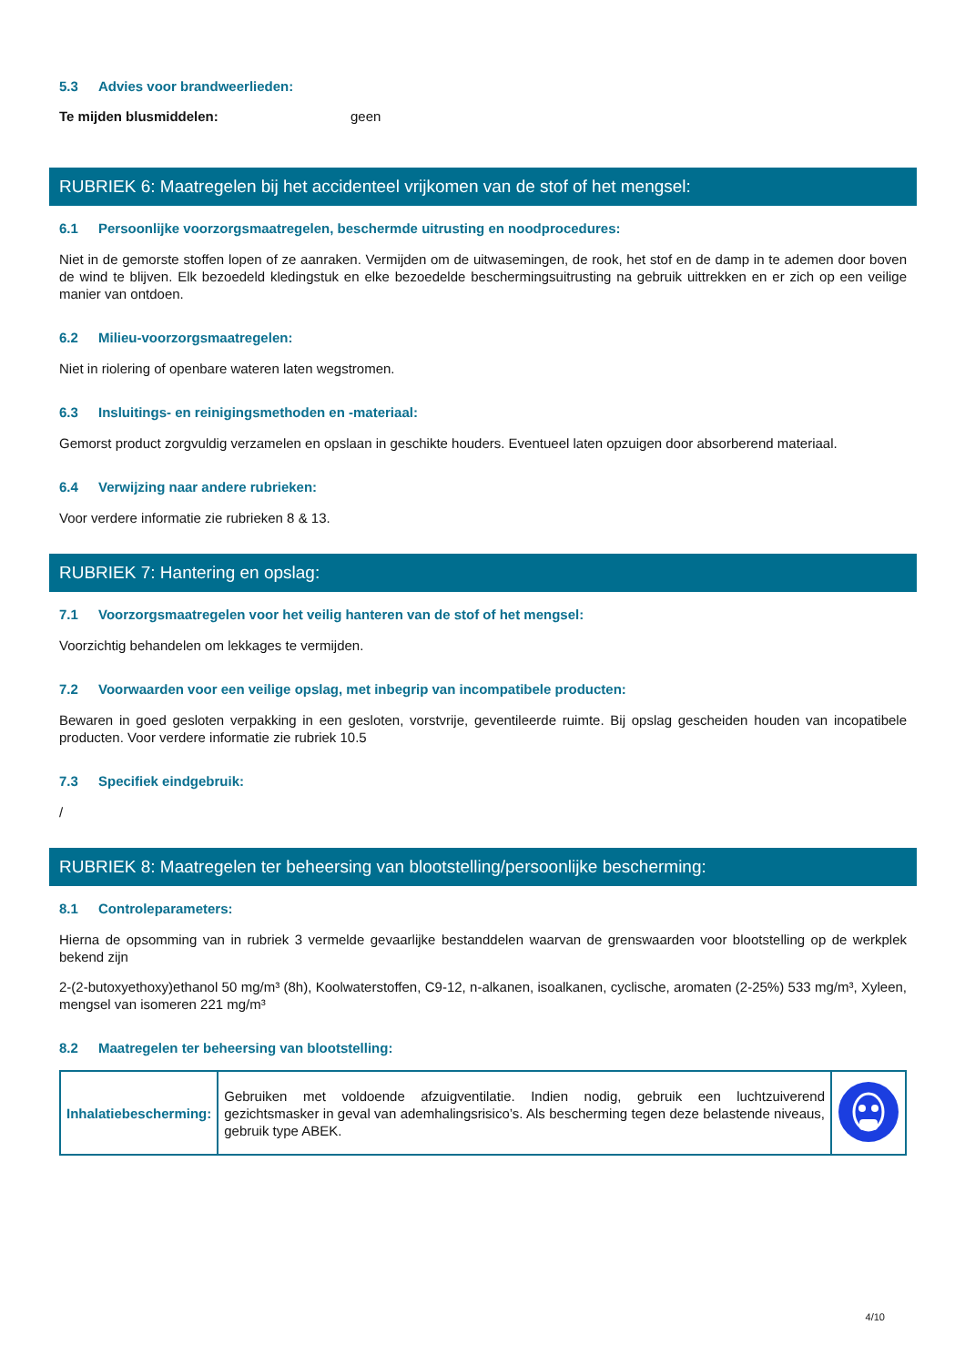5.3 Advies voor brandweerlieden:
Te mijden blusmiddelen: geen
RUBRIEK 6: Maatregelen bij het accidenteel vrijkomen van de stof of het mengsel:
6.1 Persoonlijke voorzorgsmaatregelen, beschermde uitrusting en noodprocedures:
Niet in de gemorste stoffen lopen of ze aanraken. Vermijden om de uitwasemingen, de rook, het stof en de damp in te ademen door boven de wind te blijven. Elk bezoedeld kledingstuk en elke bezoedelde beschermingsuitrusting na gebruik uittrekken en er zich op een veilige manier van ontdoen.
6.2 Milieu-voorzorgsmaatregelen:
Niet in riolering of openbare wateren laten wegstromen.
6.3 Insluitings- en reinigingsmethoden en -materiaal:
Gemorst product zorgvuldig verzamelen en opslaan in geschikte houders. Eventueel laten opzuigen door absorberend materiaal.
6.4 Verwijzing naar andere rubrieken:
Voor verdere informatie zie rubrieken 8 & 13.
RUBRIEK 7: Hantering en opslag:
7.1 Voorzorgsmaatregelen voor het veilig hanteren van de stof of het mengsel:
Voorzichtig behandelen om lekkages te vermijden.
7.2 Voorwaarden voor een veilige opslag, met inbegrip van incompatibele producten:
Bewaren in goed gesloten verpakking in een gesloten, vorstvrije, geventileerde ruimte. Bij opslag gescheiden houden van incopatibele producten. Voor verdere informatie zie rubriek 10.5
7.3 Specifiek eindgebruik:
/
RUBRIEK 8: Maatregelen ter beheersing van blootstelling/persoonlijke bescherming:
8.1 Controleparameters:
Hierna de opsomming van in rubriek 3 vermelde gevaarlijke bestanddelen waarvan de grenswaarden voor blootstelling op de werkplek bekend zijn
2-(2-butoxyethoxy)ethanol 50 mg/m³ (8h), Koolwaterstoffen, C9-12, n-alkanen, isoalkanen, cyclische, aromaten (2-25%) 533 mg/m³, Xyleen, mengsel van isomeren 221 mg/m³
8.2 Maatregelen ter beheersing van blootstelling:
| Inhalatiebescherming: | Gebruiken met voldoende afzuigventilatie. Indien nodig, gebruik een luchtzuiverend gezichtsmasker in geval van ademhalingsrisico’s. Als bescherming tegen deze belastende niveaus, gebruik type ABEK. | |
4/10